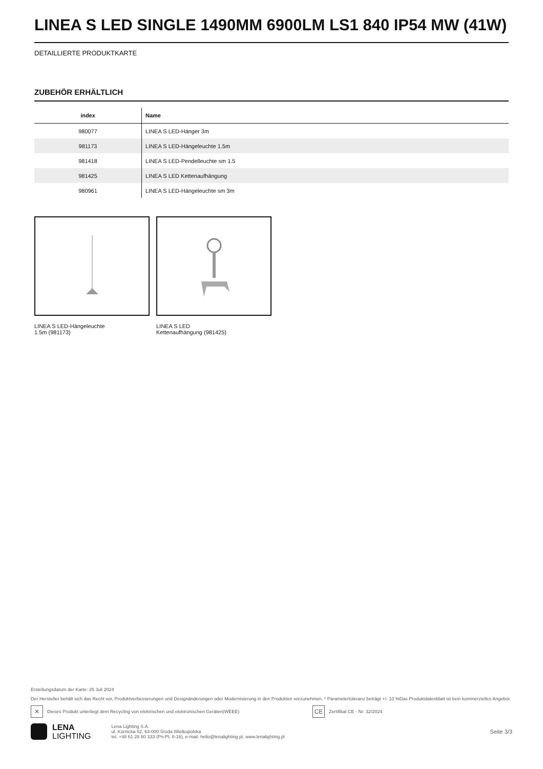LINEA S LED SINGLE 1490MM 6900LM LS1 840 IP54 MW (41W)
DETAILLIERTE PRODUKTKARTE
ZUBEHÖR ERHÄLTLICH
| index | Name |
| --- | --- |
| 980077 | LINEA S LED-Hänger 3m |
| 981173 | LINEA S LED-Hängeleuchte 1.5m |
| 981418 | LINEA S LED-Pendelleuchte sm 1.5 |
| 981425 | LINEA S LED Kettenaufhängung |
| 980961 | LINEA S LED-Hängeleuchte sm 3m |
LINEA S LED-Hängeleuchte
1.5m (981173)
LINEA S LED
Kettenaufhängung (981425)
Erstellungsdatum der Karte: 25 Juli 2024
Der Hersteller behält sich das Recht vor, Produktverbesserungen und Designänderungen oder Modernisierung in den Produkten vorzunehmen. * Parametertoleranz beträgt +/- 10 %Das Produktdatenblatt ist kein kommerzielles Angebot.
✕ Dieses Produkt unterliegt dem Recycling von elektrischen und elektronischen Geräten(WEEE) CE Zertifikat CE - Nr: 32/2024
LENA
LIGHTING
Lena Lighting S.A.
ul. Kórnicka 52, 63-000 Środa Wielkopolska
tel. +48 61 28 60 333 (Pn-Pt, 8-16), e-mail: hello@lenalighting.pl, www.lenalighting.pl
Seite 3/3